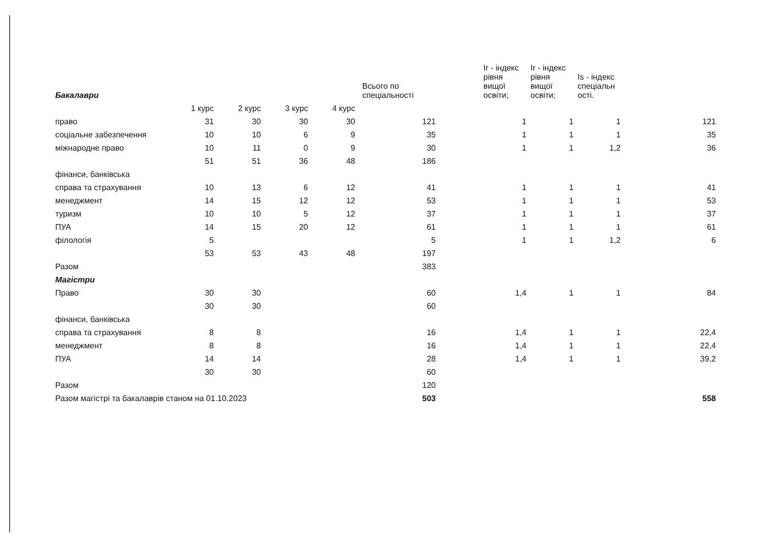| Бакалаври | | | | | Всього по спеціальності | Ir - індекс рівня вищої освіти; | Ir - індекс рівня вищої освіти; | Is - індекс спеціальн ості. | |
| --- | --- | --- | --- | --- | --- | --- | --- | --- | --- |
| | 1 курс | 2 курс | 3 курс | 4 курс | | | | | |
| право | 31 | 30 | 30 | 30 | 121 | 1 | 1 | 1 | 121 |
| соціальне забезпечення | 10 | 10 | 6 | 9 | 35 | 1 | 1 | 1 | 35 |
| міжнародне право | 10 | 11 | 0 | 9 | 30 | 1 | 1 | 1,2 | 36 |
| | 51 | 51 | 36 | 48 | 186 | | | | |
| фінанси, банківська | | | | | | | | | |
| справа та страхування | 10 | 13 | 6 | 12 | 41 | 1 | 1 | 1 | 41 |
| менеджмент | 14 | 15 | 12 | 12 | 53 | 1 | 1 | 1 | 53 |
| туризм | 10 | 10 | 5 | 12 | 37 | 1 | 1 | 1 | 37 |
| ПУА | 14 | 15 | 20 | 12 | 61 | 1 | 1 | 1 | 61 |
| філологія | 5 | | | | 5 | 1 | 1 | 1,2 | 6 |
| | 53 | 53 | 43 | 48 | 197 | | | | |
| Разом | | | | | 383 | | | | |
| Магістри | | | | | | | | | |
| Право | 30 | 30 | | | 60 | 1,4 | 1 | 1 | 84 |
| | 30 | 30 | | | 60 | | | | |
| фінанси, банківська | | | | | | | | | |
| справа та страхування | 8 | 8 | | | 16 | 1,4 | 1 | 1 | 22,4 |
| менеджмент | 8 | 8 | | | 16 | 1,4 | 1 | 1 | 22,4 |
| ПУА | 14 | 14 | | | 28 | 1,4 | 1 | 1 | 39,2 |
| | 30 | 30 | | | 60 | | | | |
| Разом | | | | | 120 | | | | |
| Разом магістрі та бакалаврів станом на 01.10.2023 | | | | | 503 | | | | 558 |